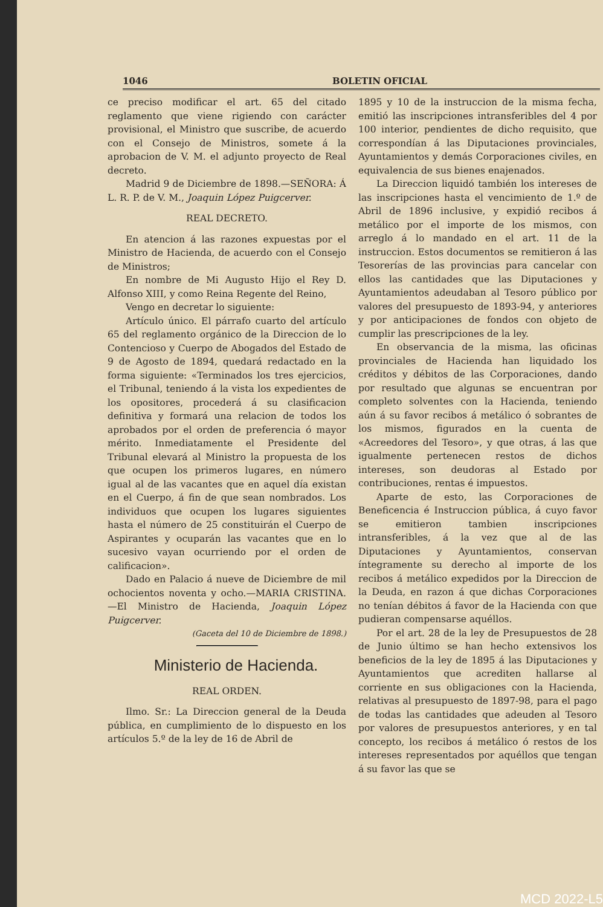1046 BOLETIN OFICIAL
ce preciso modificar el art. 65 del citado reglamento que viene rigiendo con carácter provisional, el Ministro que suscribe, de acuerdo con el Consejo de Ministros, somete á la aprobacion de V. M. el adjunto proyecto de Real decreto.
Madrid 9 de Diciembre de 1898.—SEÑORA: Á L. R. P. de V. M., Joaquin López Puigcerver.
REAL DECRETO.
En atencion á las razones expuestas por el Ministro de Hacienda, de acuerdo con el Consejo de Ministros;
En nombre de Mi Augusto Hijo el Rey D. Alfonso XIII, y como Reina Regente del Reino,
Vengo en decretar lo siguiente:
Artículo único. El párrafo cuarto del artículo 65 del reglamento orgánico de la Direccion de lo Contencioso y Cuerpo de Abogados del Estado de 9 de Agosto de 1894, quedará redactado en la forma siguiente: «Terminados los tres ejercicios, el Tribunal, teniendo á la vista los expedientes de los opositores, procederá á su clasificacion definitiva y formará una relacion de todos los aprobados por el orden de preferencia ó mayor mérito. Inmediatamente el Presidente del Tribunal elevará al Ministro la propuesta de los que ocupen los primeros lugares, en número igual al de las vacantes que en aquel día existan en el Cuerpo, á fin de que sean nombrados. Los individuos que ocupen los lugares siguientes hasta el número de 25 constituirán el Cuerpo de Aspirantes y ocuparán las vacantes que en lo sucesivo vayan ocurriendo por el orden de calificacion».
Dado en Palacio á nueve de Diciembre de mil ochocientos noventa y ocho.—MARIA CRISTINA.—El Ministro de Hacienda, Joaquin López Puigcerver.
(Gaceta del 10 de Diciembre de 1898.)
Ministerio de Hacienda.
REAL ORDEN.
Ilmo. Sr.: La Direccion general de la Deuda pública, en cumplimiento de lo dispuesto en los artículos 5.º de la ley de 16 de Abril de
1895 y 10 de la instruccion de la misma fecha, emitió las inscripciones intransferibles del 4 por 100 interior, pendientes de dicho requisito, que correspondían á las Diputaciones provinciales, Ayuntamientos y demás Corporaciones civiles, en equivalencia de sus bienes enajenados.
La Direccion liquidó también los intereses de las inscripciones hasta el vencimiento de 1.º de Abril de 1896 inclusive, y expidió recibos á metálico por el importe de los mismos, con arreglo á lo mandado en el art. 11 de la instruccion. Estos documentos se remitieron á las Tesorerías de las provincias para cancelar con ellos las cantidades que las Diputaciones y Ayuntamientos adeudaban al Tesoro público por valores del presupuesto de 1893-94, y anteriores y por anticipaciones de fondos con objeto de cumplir las prescripciones de la ley.
En observancia de la misma, las oficinas provinciales de Hacienda han liquidado los créditos y débitos de las Corporaciones, dando por resultado que algunas se encuentran por completo solventes con la Hacienda, teniendo aún á su favor recibos á metálico ó sobrantes de los mismos, figurados en la cuenta de «Acreedores del Tesoro», y que otras, á las que igualmente pertenecen restos de dichos intereses, son deudoras al Estado por contribuciones, rentas é impuestos.
Aparte de esto, las Corporaciones de Beneficencia é Instruccion pública, á cuyo favor se emitieron tambien inscripciones intransferibles, á la vez que al de las Diputaciones y Ayuntamientos, conservan íntegramente su derecho al importe de los recibos á metálico expedidos por la Direccion de la Deuda, en razon á que dichas Corporaciones no tenían débitos á favor de la Hacienda con que pudieran compensarse aquéllos.
Por el art. 28 de la ley de Presupuestos de 28 de Junio último se han hecho extensivos los beneficios de la ley de 1895 á las Diputaciones y Ayuntamientos que acrediten hallarse al corriente en sus obligaciones con la Hacienda, relativas al presupuesto de 1897-98, para el pago de todas las cantidades que adeuden al Tesoro por valores de presupuestos anteriores, y en tal concepto, los recibos á metálico ó restos de los intereses representados por aquéllos que tengan á su favor las que se
MCD 2022-L5